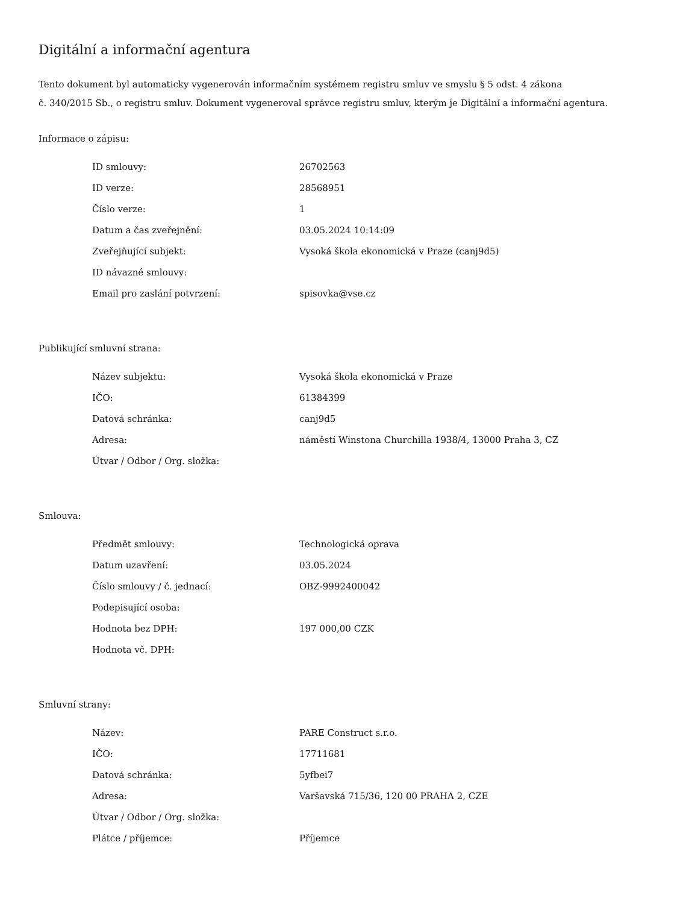Digitální a informační agentura
Tento dokument byl automaticky vygenerován informačním systémem registru smluv ve smyslu § 5 odst. 4 zákona
č. 340/2015 Sb., o registru smluv. Dokument vygeneroval správce registru smluv, kterým je Digitální a informační agentura.
Informace o zápisu:
| ID smlouvy: | 26702563 |
| ID verze: | 28568951 |
| Číslo verze: | 1 |
| Datum a čas zveřejnění: | 03.05.2024 10:14:09 |
| Zveřejňující subjekt: | Vysoká škola ekonomická v Praze (canj9d5) |
| ID návazné smlouvy: | |
| Email pro zaslání potvrzení: | spisovka@vse.cz |
Publikující smluvní strana:
| Název subjektu: | Vysoká škola ekonomická v Praze |
| IČO: | 61384399 |
| Datová schránka: | canj9d5 |
| Adresa: | náměstí Winstona Churchilla 1938/4, 13000 Praha 3, CZ |
| Útvar / Odbor / Org. složka: | |
Smlouva:
| Předmět smlouvy: | Technologická oprava |
| Datum uzavření: | 03.05.2024 |
| Číslo smlouvy / č. jednací: | OBZ-9992400042 |
| Podepisující osoba: | |
| Hodnota bez DPH: | 197 000,00 CZK |
| Hodnota vč. DPH: | |
Smluvní strany:
| Název: | PARE Construct s.r.o. |
| IČO: | 17711681 |
| Datová schránka: | 5yfbei7 |
| Adresa: | Varšavská 715/36, 120 00 PRAHA 2, CZE |
| Útvar / Odbor / Org. složka: | |
| Plátce / příjemce: | Příjemce |